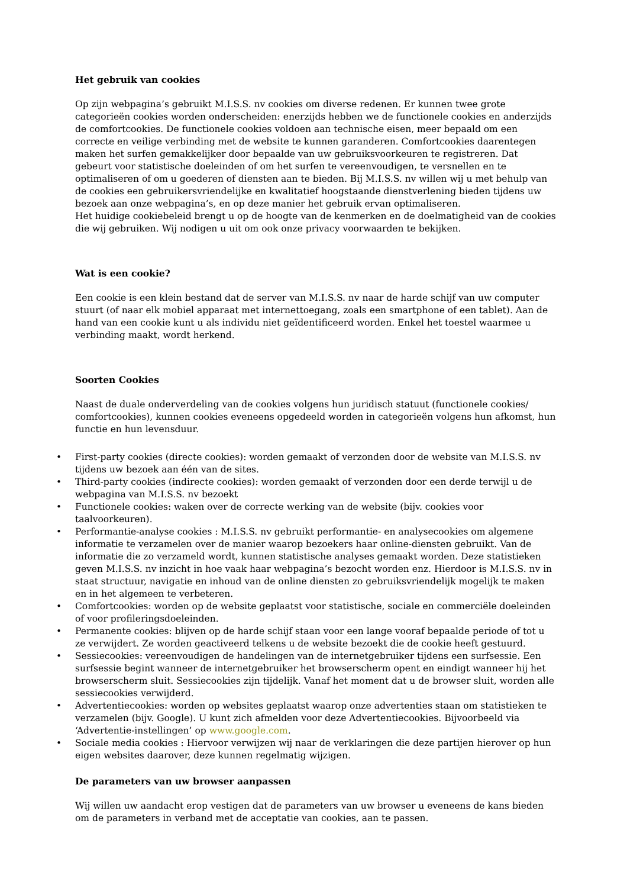Het gebruik van cookies
Op zijn webpagina’s gebruikt M.I.S.S. nv cookies om diverse redenen. Er kunnen twee grote categorieën cookies worden onderscheiden: enerzijds hebben we de functionele cookies en anderzijds de comfortcookies. De functionele cookies voldoen aan technische eisen, meer bepaald om een correcte en veilige verbinding met de website te kunnen garanderen. Comfortcookies daarentegen maken het surfen gemakkelijker door bepaalde van uw gebruiksvoorkeuren te registreren. Dat gebeurt voor statistische doeleinden of om het surfen te vereenvoudigen, te versnellen en te optimaliseren of om u goederen of diensten aan te bieden. Bij M.I.S.S. nv willen wij u met behulp van de cookies een gebruikersvriendelijke en kwalitatief hoogstaande dienstverlening bieden tijdens uw bezoek aan onze webpagina’s, en op deze manier het gebruik ervan optimaliseren.
Het huidige cookiebeleid brengt u op de hoogte van de kenmerken en de doelmatigheid van de cookies die wij gebruiken. Wij nodigen u uit om ook onze privacy voorwaarden te bekijken.
Wat is een cookie?
Een cookie is een klein bestand dat de server van M.I.S.S. nv naar de harde schijf van uw computer stuurt (of naar elk mobiel apparaat met internettoegang, zoals een smartphone of een tablet). Aan de hand van een cookie kunt u als individu niet geïdentificeerd worden. Enkel het toestel waarmee u verbinding maakt, wordt herkend.
Soorten Cookies
Naast de duale onderverdeling van de cookies volgens hun juridisch statuut (functionele cookies/ comfortcookies), kunnen cookies eveneens opgedeeld worden in categorieën volgens hun afkomst, hun functie en hun levensduur.
• First-party cookies (directe cookies): worden gemaakt of verzonden door de website van M.I.S.S. nv tijdens uw bezoek aan één van de sites.
• Third-party cookies (indirecte cookies): worden gemaakt of verzonden door een derde terwijl u de webpagina van M.I.S.S. nv bezoekt
• Functionele cookies: waken over de correcte werking van de website (bijv. cookies voor taalvoorkeuren).
• Performantie-analyse cookies : M.I.S.S. nv gebruikt performantie- en analysecookies om algemene informatie te verzamelen over de manier waarop bezoekers haar online-diensten gebruikt. Van de informatie die zo verzameld wordt, kunnen statistische analyses gemaakt worden. Deze statistieken geven M.I.S.S. nv inzicht in hoe vaak haar webpagina’s bezocht worden enz. Hierdoor is M.I.S.S. nv in staat structuur, navigatie en inhoud van de online diensten zo gebruiksvriendelijk mogelijk te maken en in het algemeen te verbeteren.
• Comfortcookies: worden op de website geplaatst voor statistische, sociale en commerciële doeleinden of voor profileringsdoeleinden.
• Permanente cookies: blijven op de harde schijf staan voor een lange vooraf bepaalde periode of tot u ze verwijdert. Ze worden geactiveerd telkens u de website bezoekt die de cookie heeft gestuurd.
• Sessiecookies: vereenvoudigen de handelingen van de internetgebruiker tijdens een surfsessie. Een surfsessie begint wanneer de internetgebruiker het browserscherm opent en eindigt wanneer hij het browserscherm sluit. Sessiecookies zijn tijdelijk. Vanaf het moment dat u de browser sluit, worden alle sessiecookies verwijderd.
• Advertentiecookies: worden op websites geplaatst waarop onze advertenties staan om statistieken te verzamelen (bijv. Google). U kunt zich afmelden voor deze Advertentiecookies. Bijvoorbeeld via ‘Advertentie-instellingen’ op www.google.com.
• Sociale media cookies : Hiervoor verwijzen wij naar de verklaringen die deze partijen hierover op hun eigen websites daarover, deze kunnen regelmatig wijzigen.
De parameters van uw browser aanpassen
Wij willen uw aandacht erop vestigen dat de parameters van uw browser u eveneens de kans bieden om de parameters in verband met de acceptatie van cookies, aan te passen.